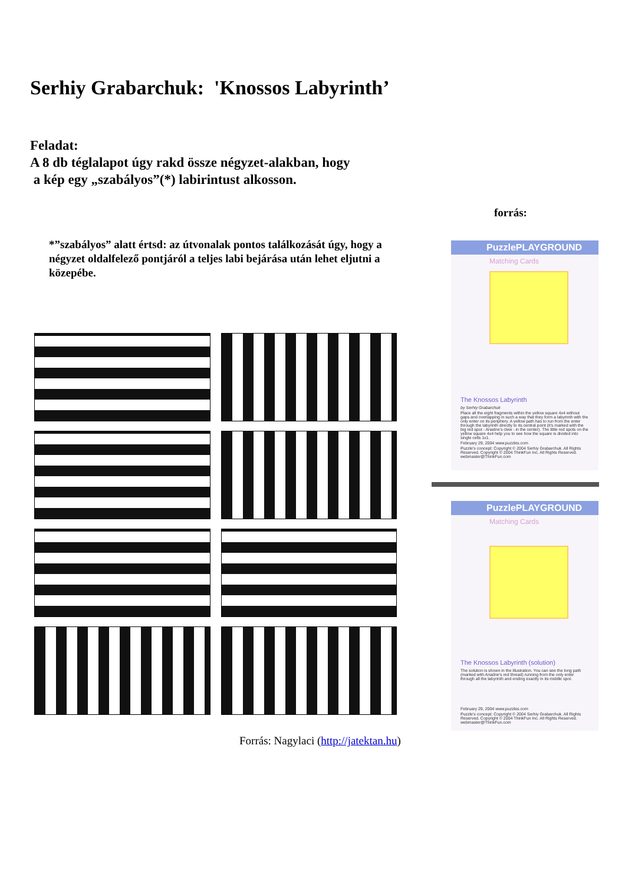Serhiy Grabarchuk: 'Knossos Labyrinth’
Feladat:
A 8 db téglalapot úgy rakd össze négyzet-alakban, hogy
a kép egy „szabályos”(*) labirintust alkosson.
forrás:
*”szabályos” alatt értsd: az útvonalak pontos találkozását úgy, hogy a négyzet oldalfelező pontjáról a teljes labi bejárása után lehet eljutni a közepébe.
PuzzlePLAYGROUND
Matching Cards
The Knossos Labyrinth
by Serhiy Grabarchuk
Place all the eight fragments within the yellow square 4x4 without gaps and overlapping in such a way that they form a labyrinth with the only enter on its periphery. A yellow path has to run from the enter through the labyrinth directly to its central point (it's marked with the big red spot - Ariadne's clew - in the center). The little red spots on the yellow square 4x4 help you to see how the square is divided into single cells 1x1.
February 29, 2004 www.puzzles.com
Puzzle's concept: Copyright © 2004 Serhiy Grabarchuk. All Rights Reserved. Copyright © 2004 ThinkFun Inc. All Rights Reserved. webmaster@ThinkFun.com
PuzzlePLAYGROUND
Matching Cards
The Knossos Labyrinth (solution)
The solution is shown in the illustration. You can see the long path (marked with Ariadne's red thread) running from the only enter through all the labyrinth and ending exactly in its middle spot.
February 29, 2004 www.puzzles.com
Puzzle's concept: Copyright © 2004 Serhiy Grabarchuk. All Rights Reserved. Copyright © 2004 ThinkFun Inc. All Rights Reserved. webmaster@ThinkFun.com
Forrás: Nagylaci (http://jatektan.hu)